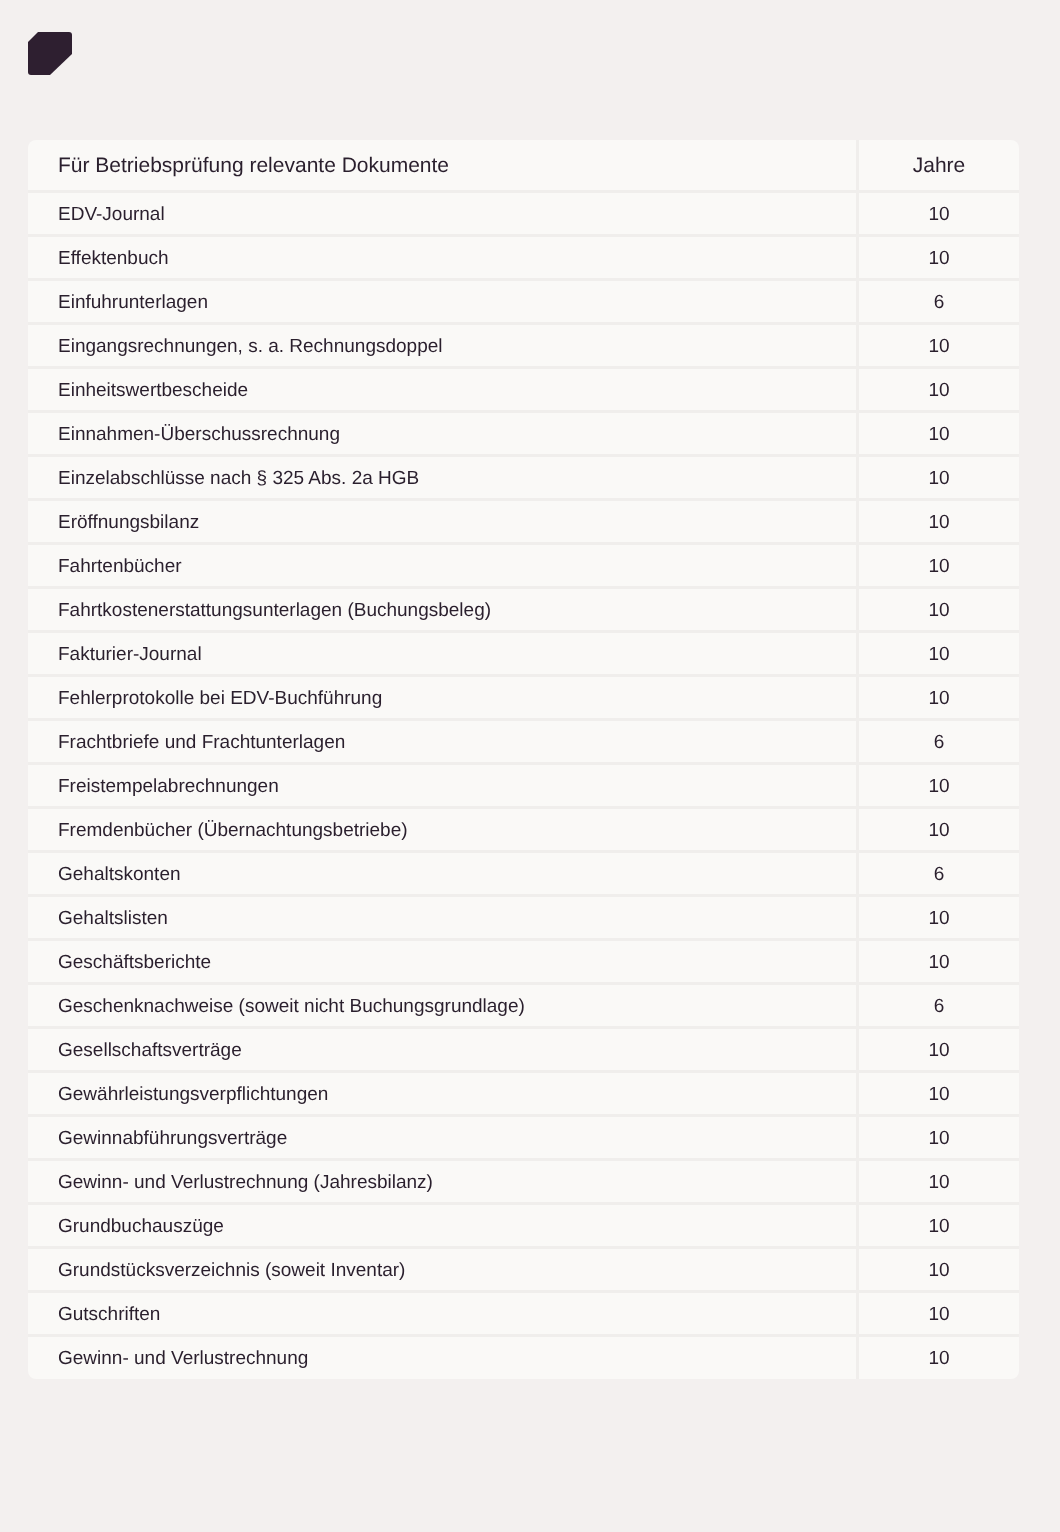| Für Betriebsprüfung relevante Dokumente | Jahre |
| --- | --- |
| EDV-Journal | 10 |
| Effektenbuch | 10 |
| Einfuhrunterlagen | 6 |
| Eingangsrechnungen, s. a. Rechnungsdoppel | 10 |
| Einheitswertbescheide | 10 |
| Einnahmen-Überschussrechnung | 10 |
| Einzelabschlüsse nach § 325 Abs. 2a HGB | 10 |
| Eröffnungsbilanz | 10 |
| Fahrtenbücher | 10 |
| Fahrtkostenerstattungsunterlagen (Buchungsbeleg) | 10 |
| Fakturier-Journal | 10 |
| Fehlerprotokolle bei EDV-Buchführung | 10 |
| Frachtbriefe und Frachtunterlagen | 6 |
| Freistempelabrechnungen | 10 |
| Fremdenbücher (Übernachtungsbetriebe) | 10 |
| Gehaltskonten | 6 |
| Gehaltslisten | 10 |
| Geschäftsberichte | 10 |
| Geschenknachweise (soweit nicht Buchungsgrundlage) | 6 |
| Gesellschaftsverträge | 10 |
| Gewährleistungsverpflichtungen | 10 |
| Gewinnabführungsverträge | 10 |
| Gewinn- und Verlustrechnung (Jahresbilanz) | 10 |
| Grundbuchauszüge | 10 |
| Grundstücksverzeichnis (soweit Inventar) | 10 |
| Gutschriften | 10 |
| Gewinn- und Verlustrechnung | 10 |